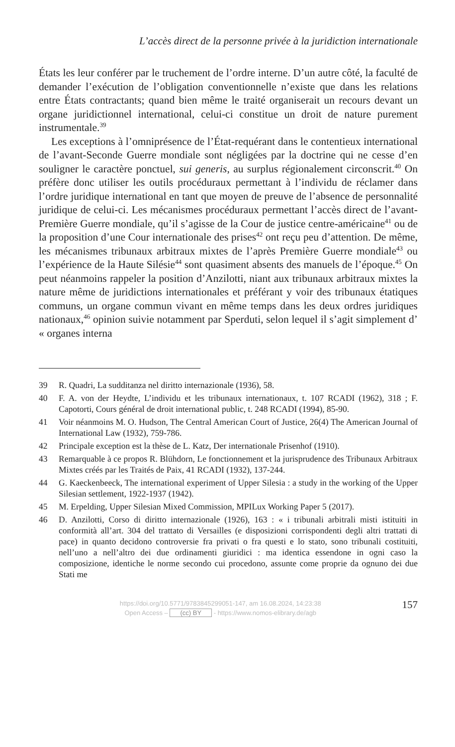L’accès direct de la personne privée à la juridiction internationale
États les leur conférer par le truchement de l’ordre interne. D’un autre cô­té, la faculté de demander l’exécution de l’obligation conventionnelle n’existe que dans les relations entre États contractants; quand bien même le traité organiserait un recours devant un organe juridictionnel internatio­nal, celui-ci constitue un droit de nature purement instrumentale.<sup>39</sup>
Les exceptions à l’omniprésence de l’État-requérant dans le contentieux international de l’avant-Seconde Guerre mondiale sont négligées par la doctrine qui ne cesse d’en souligner le caractère ponctuel, sui generis, au surplus régionalement circonscrit.<sup>40</sup> On préfère donc utiliser les outils pro­céduraux permettant à l’individu de réclamer dans l’ordre juridique inter­national en tant que moyen de preuve de l’absence de personnalité juri­dique de celui-ci. Les mécanismes procéduraux permettant l’accès direct de l’avant-Première Guerre mondiale, qu’il s’agisse de la Cour de justice centre-américaine<sup>41</sup> ou de la proposition d’une Cour internationale des prises<sup>42</sup> ont reçu peu d’attention. De même, les mécanismes tribunaux ar­bitraux mixtes de l’après Première Guerre mondiale<sup>43</sup> ou l’expérience de la Haute Silésie<sup>44</sup> sont quasiment absents des manuels de l’époque.<sup>45</sup> On peut néanmoins rappeler la position d’Anzilotti, niant aux tribunaux arbitraux mixtes la nature même de juridictions internationales et préférant y voir des tribunaux étatiques communs, un organe commun vivant en même temps dans les deux ordres juridiques nationaux,<sup>46</sup> opinion suivie notam­ment par Sperduti, selon lequel il s’agit simplement d’ « organes interna­
39 R. Quadri, La sudditanza nel diritto internazionale (1936), 58.
40 F. A. von der Heydte, L’individu et les tribunaux internationaux, t. 107 RCADI (1962), 318 ; F. Capotorti, Cours général de droit international public, t. 248 RCA­DI (1994), 85-90.
41 Voir néanmoins M. O. Hudson, The Central American Court of Justice, 26(4) The American Journal of International Law (1932), 759-786.
42 Principale exception est la thèse de L. Katz, Der internationale Prisenhof (1910).
43 Remarquable à ce propos R. Blühdorn, Le fonctionnement et la jurisprudence des Tribunaux Arbitraux Mixtes créés par les Traités de Paix, 41 RCADI (1932), 137-244.
44 G. Kaeckenbeeck, The international experiment of Upper Silesia : a study in the working of the Upper Silesian settlement, 1922-1937 (1942).
45 M. Erpelding, Upper Silesian Mixed Commission, MPILux Working Paper 5 (2017).
46 D. Anzilotti, Corso di diritto internazionale (1926), 163 : « i tribunali arbitrali misti istituiti in conformità all’art. 304 del trattato di Versailles (e disposizioni cor­rispondenti degli altri trattati di pace) in quanto decidono controversie fra privati o fra questi e lo stato, sono tribunali costituiti, nell’uno a nell’altro dei due ordina­menti giuridici : ma identica essendone in ogni caso la composizione, identiche le norme secondo cui procedono, assunte come proprie da ognuno dei due Stati me­
https://doi.org/10.5771/9783845299051-147, am 16.08.2024, 14:23:38
Open Access – (cc) BY - https://www.nomos-elibrary.de/agb
157